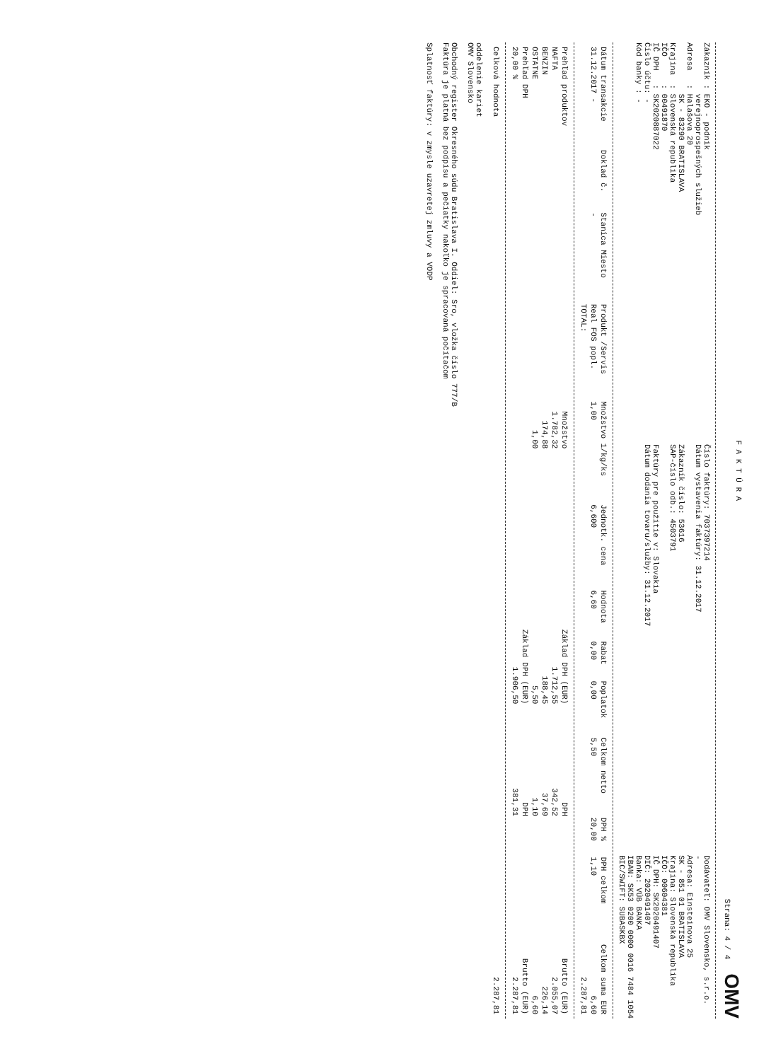F A K T Ú R A
Strana: 4 / 4 OMV
Zákazník : EKO - podnik
verejnoprospešných služieb
Adresa : Halašova 20
SK - 83290 BRATISLAVA
Krajina : Slovenská republika
IČO : 00491870
IČ DPH : SK2020887022
Číslo účtu: -
Kód banky : -
Číslo faktúry: 7037397214
Dátum vystavenia faktúry: 31.12.2017
Zákazník číslo: 53616
SAP-číslo odb.: 4503791
Faktúry pre použitie v: Slovakia
Dátum dodania tovaru/služby: 31.12.2017
Dodávateľ: OMV Slovensko, s.r.o.
-
Adresa: Einsteinova 25
SK - 851 01 BRATISLAVA
Krajina: Slovenská republika
IČO: 00604381
IČ DPH: SK2020491407
DIČ: 2020491407
Banka: VÚB BANKA
IBAN: SK53 0200 0000 0016 7484 1054
BIC/SWIFT: SUBASKBX
| Dátum transakcie | Doklad č. | Stanica Miesto | Produkt /Servis | Množstvo 1/kg/ks | Jednotk. cena | Hodnota | Rabat | Poplatok | Celkom netto | DPH % | DPH celkom | Celkom suma EUR |
| --- | --- | --- | --- | --- | --- | --- | --- | --- | --- | --- | --- | --- |
| 31.12.2017 - | | - | Real FOS popl. | 1,00 | 6,600 | 6,60 | 0,00 | 0,00 | 5,50 | 20,00 | 1,10 | 6,60 |
| | | | TOTAL: | | | | | | | | | 2.287,81 |
| Prehľad produktov | Množstvo | Základ DPH (EUR) | DPH | Brutto (EUR) |
| --- | --- | --- | --- | --- |
| NAFTA | 1.782,32 | 1.712,55 | 342,52 | 2.055,07 |
| BENZIN | 174,88 | 188,45 | 37,69 | 226,14 |
| OSTATNE | 1,00 | 5,50 | 1,10 | 6,60 |
| Prehľad DPH | | Základ DPH (EUR) | DPH | Brutto (EUR) |
| 20,00 % | | 1.906,50 | 381,31 | 2.287,81 |
| Celková hodnota | 2.287,81 |
oddelenie kariet
OMV Slovensko
Obchodný register Okresného súdu Bratislava I. Oddiel: Sro, vložka číslo 777/B
Faktúra je platná bez podpisu a pečiatky nakoľko je spracovaná počítačom
Splatnosť faktúry: v zmysle uzavretej zmluvy a VODP